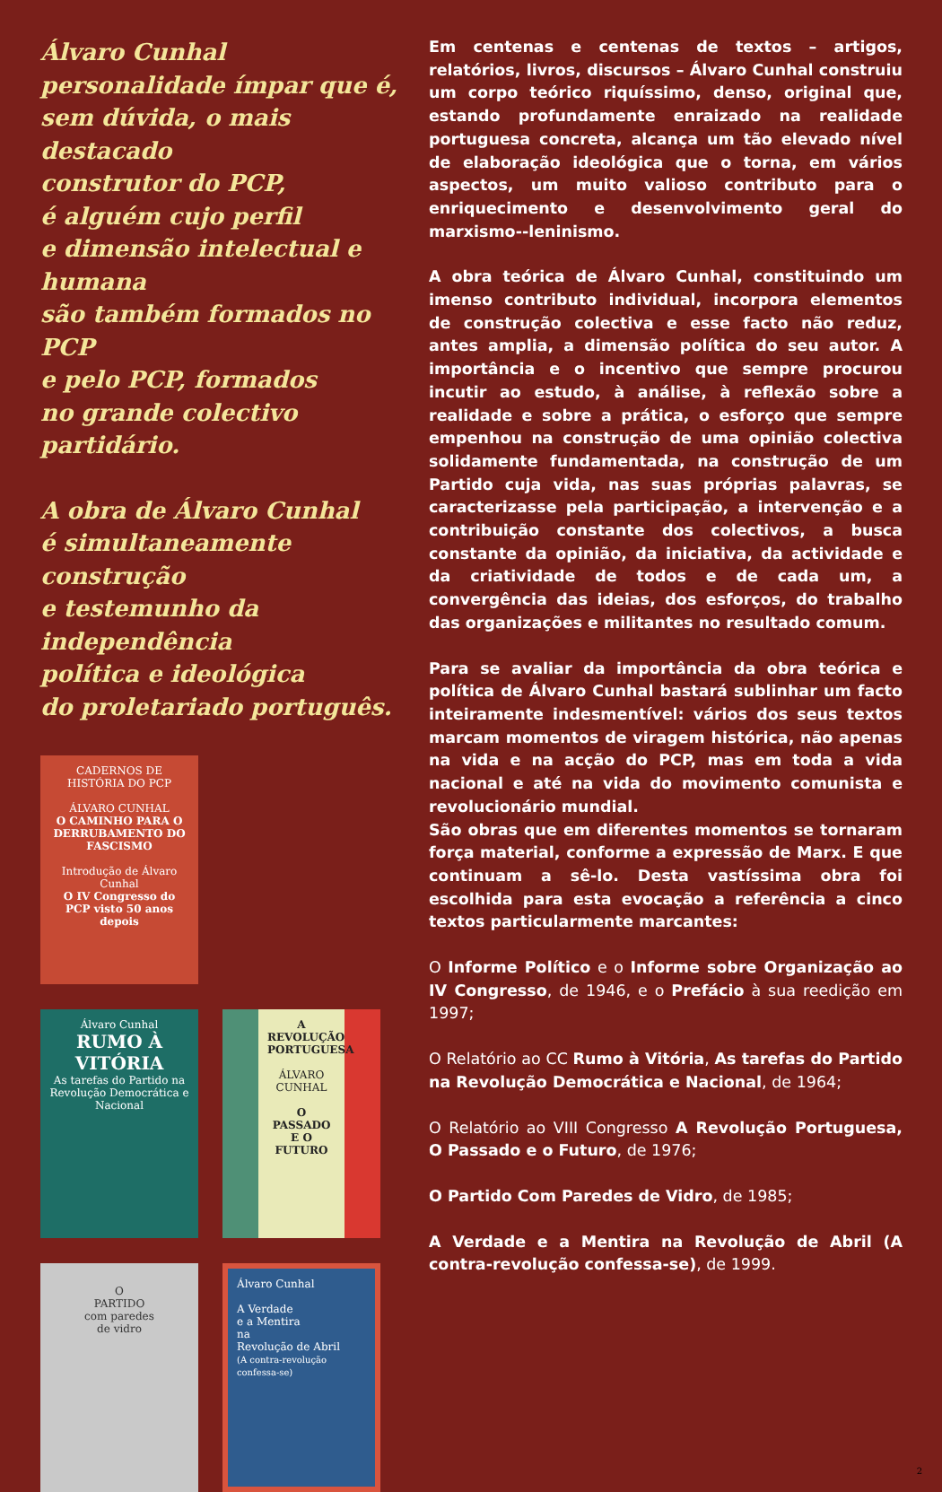Álvaro Cunhal
personalidade ímpar que é,
sem dúvida, o mais destacado
construtor do PCP,
é alguém cujo perfil
e dimensão intelectual e humana
são também formados no PCP
e pelo PCP, formados
no grande colectivo partidário.
A obra de Álvaro Cunhal
é simultaneamente construção
e testemunho da independência
política e ideológica
do proletariado português.
CADERNOS DE HISTÓRIA DO PCP
ÁLVARO CUNHAL
O CAMINHO PARA O DERRUBAMENTO DO FASCISMO
Introdução de Álvaro Cunhal
O IV Congresso do PCP visto 50 anos depois
Álvaro Cunhal
RUMO À VITÓRIA
As tarefas do Partido na Revolução Democrática e Nacional
A REVOLUÇÃO PORTUGUESA
ÁLVARO CUNHAL
O PASSADO E O FUTURO
O
PARTIDO
com paredes
de vidro
Álvaro Cunhal
A Verdade
e a Mentira
na
Revolução de Abril
(A contra-revolução confessa-se)
Em centenas e centenas de textos – artigos, relatórios, livros, discursos – Álvaro Cunhal construiu um corpo teórico riquíssimo, denso, original que, estando profundamente enraizado na realidade portuguesa concreta, alcança um tão elevado nível de elaboração ideológica que o torna, em vários aspectos, um muito valioso contributo para o enriquecimento e desenvolvimento geral do marxismo--leninismo.
A obra teórica de Álvaro Cunhal, constituindo um imenso contributo individual, incorpora elementos de construção colectiva e esse facto não reduz, antes amplia, a dimensão política do seu autor. A importância e o incentivo que sempre procurou incutir ao estudo, à análise, à reflexão sobre a realidade e sobre a prática, o esforço que sempre empenhou na construção de uma opinião colectiva solidamente fundamentada, na construção de um Partido cuja vida, nas suas próprias palavras, se caracterizasse pela participação, a intervenção e a contribuição constante dos colectivos, a busca constante da opinião, da iniciativa, da actividade e da criatividade de todos e de cada um, a convergência das ideias, dos esforços, do trabalho das organizações e militantes no resultado comum.
Para se avaliar da importância da obra teórica e política de Álvaro Cunhal bastará sublinhar um facto inteiramente indesmentível: vários dos seus textos marcam momentos de viragem histórica, não apenas na vida e na acção do PCP, mas em toda a vida nacional e até na vida do movimento comunista e revolucionário mundial.
São obras que em diferentes momentos se tornaram força material, conforme a expressão de Marx. E que continuam a sê-lo. Desta vastíssima obra foi escolhida para esta evocação a referência a cinco textos particularmente marcantes:
O Informe Político e o Informe sobre Organização ao IV Congresso, de 1946, e o Prefácio à sua reedição em 1997;
O Relatório ao CC Rumo à Vitória, As tarefas do Partido na Revolução Democrática e Nacional, de 1964;
O Relatório ao VIII Congresso A Revolução Portuguesa, O Passado e o Futuro, de 1976;
O Partido Com Paredes de Vidro, de 1985;
A Verdade e a Mentira na Revolução de Abril (A contra-revolução confessa-se), de 1999.
2